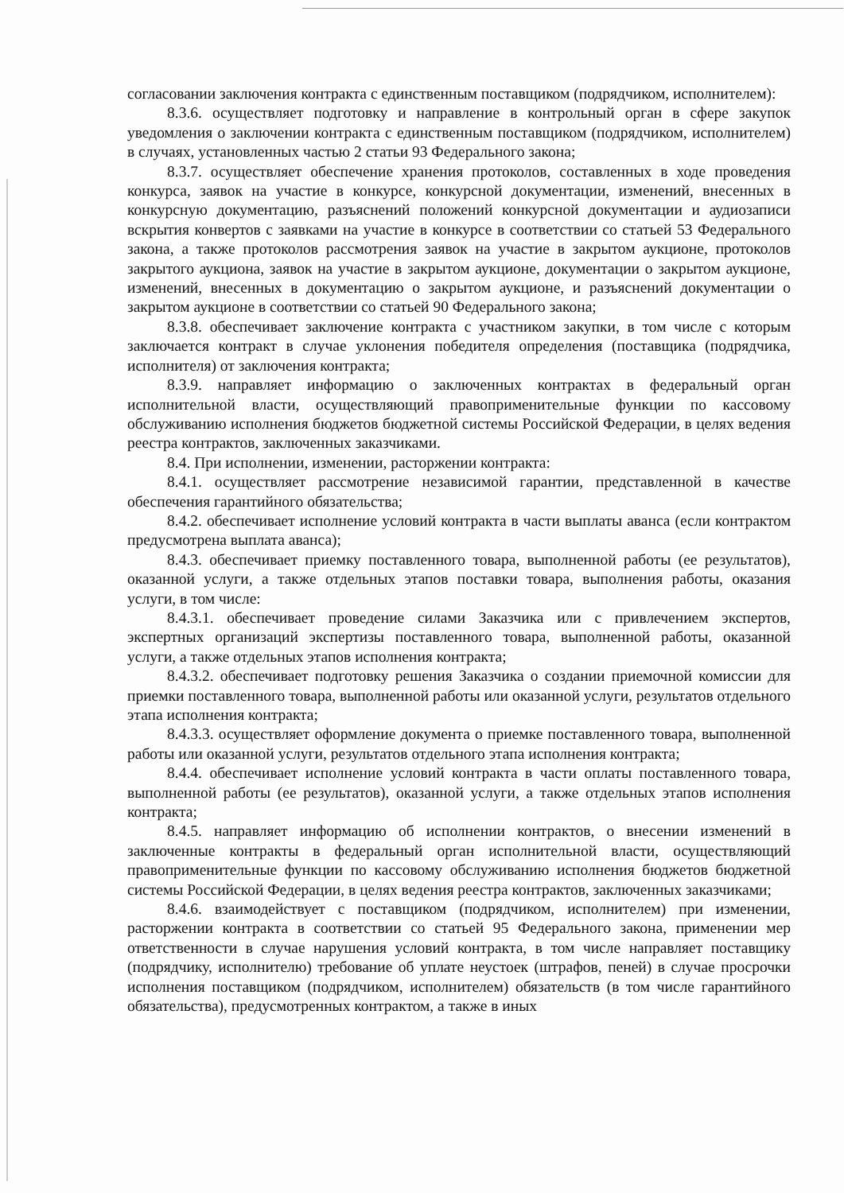согласовании заключения контракта с единственным поставщиком (подрядчиком, исполнителем):
8.3.6. осуществляет подготовку и направление в контрольный орган в сфере закупок уведомления о заключении контракта с единственным поставщиком (подрядчиком, исполнителем) в случаях, установленных частью 2 статьи 93 Федерального закона;
8.3.7. осуществляет обеспечение хранения протоколов, составленных в ходе проведения конкурса, заявок на участие в конкурсе, конкурсной документации, изменений, внесенных в конкурсную документацию, разъяснений положений конкурсной документации и аудиозаписи вскрытия конвертов с заявками на участие в конкурсе в соответствии со статьей 53 Федерального закона, а также протоколов рассмотрения заявок на участие в закрытом аукционе, протоколов закрытого аукциона, заявок на участие в закрытом аукционе, документации о закрытом аукционе, изменений, внесенных в документацию о закрытом аукционе, и разъяснений документации о закрытом аукционе в соответствии со статьей 90 Федерального закона;
8.3.8. обеспечивает заключение контракта с участником закупки, в том числе с которым заключается контракт в случае уклонения победителя определения (поставщика (подрядчика, исполнителя) от заключения контракта;
8.3.9. направляет информацию о заключенных контрактах в федеральный орган исполнительной власти, осуществляющий правоприменительные функции по кассовому обслуживанию исполнения бюджетов бюджетной системы Российской Федерации, в целях ведения реестра контрактов, заключенных заказчиками.
8.4. При исполнении, изменении, расторжении контракта:
8.4.1. осуществляет рассмотрение независимой гарантии, представленной в качестве обеспечения гарантийного обязательства;
8.4.2. обеспечивает исполнение условий контракта в части выплаты аванса (если контрактом предусмотрена выплата аванса);
8.4.3. обеспечивает приемку поставленного товара, выполненной работы (ее результатов), оказанной услуги, а также отдельных этапов поставки товара, выполнения работы, оказания услуги, в том числе:
8.4.3.1. обеспечивает проведение силами Заказчика или с привлечением экспертов, экспертных организаций экспертизы поставленного товара, выполненной работы, оказанной услуги, а также отдельных этапов исполнения контракта;
8.4.3.2. обеспечивает подготовку решения Заказчика о создании приемочной комиссии для приемки поставленного товара, выполненной работы или оказанной услуги, результатов отдельного этапа исполнения контракта;
8.4.3.3. осуществляет оформление документа о приемке поставленного товара, выполненной работы или оказанной услуги, результатов отдельного этапа исполнения контракта;
8.4.4. обеспечивает исполнение условий контракта в части оплаты поставленного товара, выполненной работы (ее результатов), оказанной услуги, а также отдельных этапов исполнения контракта;
8.4.5. направляет информацию об исполнении контрактов, о внесении изменений в заключенные контракты в федеральный орган исполнительной власти, осуществляющий правоприменительные функции по кассовому обслуживанию исполнения бюджетов бюджетной системы Российской Федерации, в целях ведения реестра контрактов, заключенных заказчиками;
8.4.6. взаимодействует с поставщиком (подрядчиком, исполнителем) при изменении, расторжении контракта в соответствии со статьей 95 Федерального закона, применении мер ответственности в случае нарушения условий контракта, в том числе направляет поставщику (подрядчику, исполнителю) требование об уплате неустоек (штрафов, пеней) в случае просрочки исполнения поставщиком (подрядчиком, исполнителем) обязательств (в том числе гарантийного обязательства), предусмотренных контрактом, а также в иных